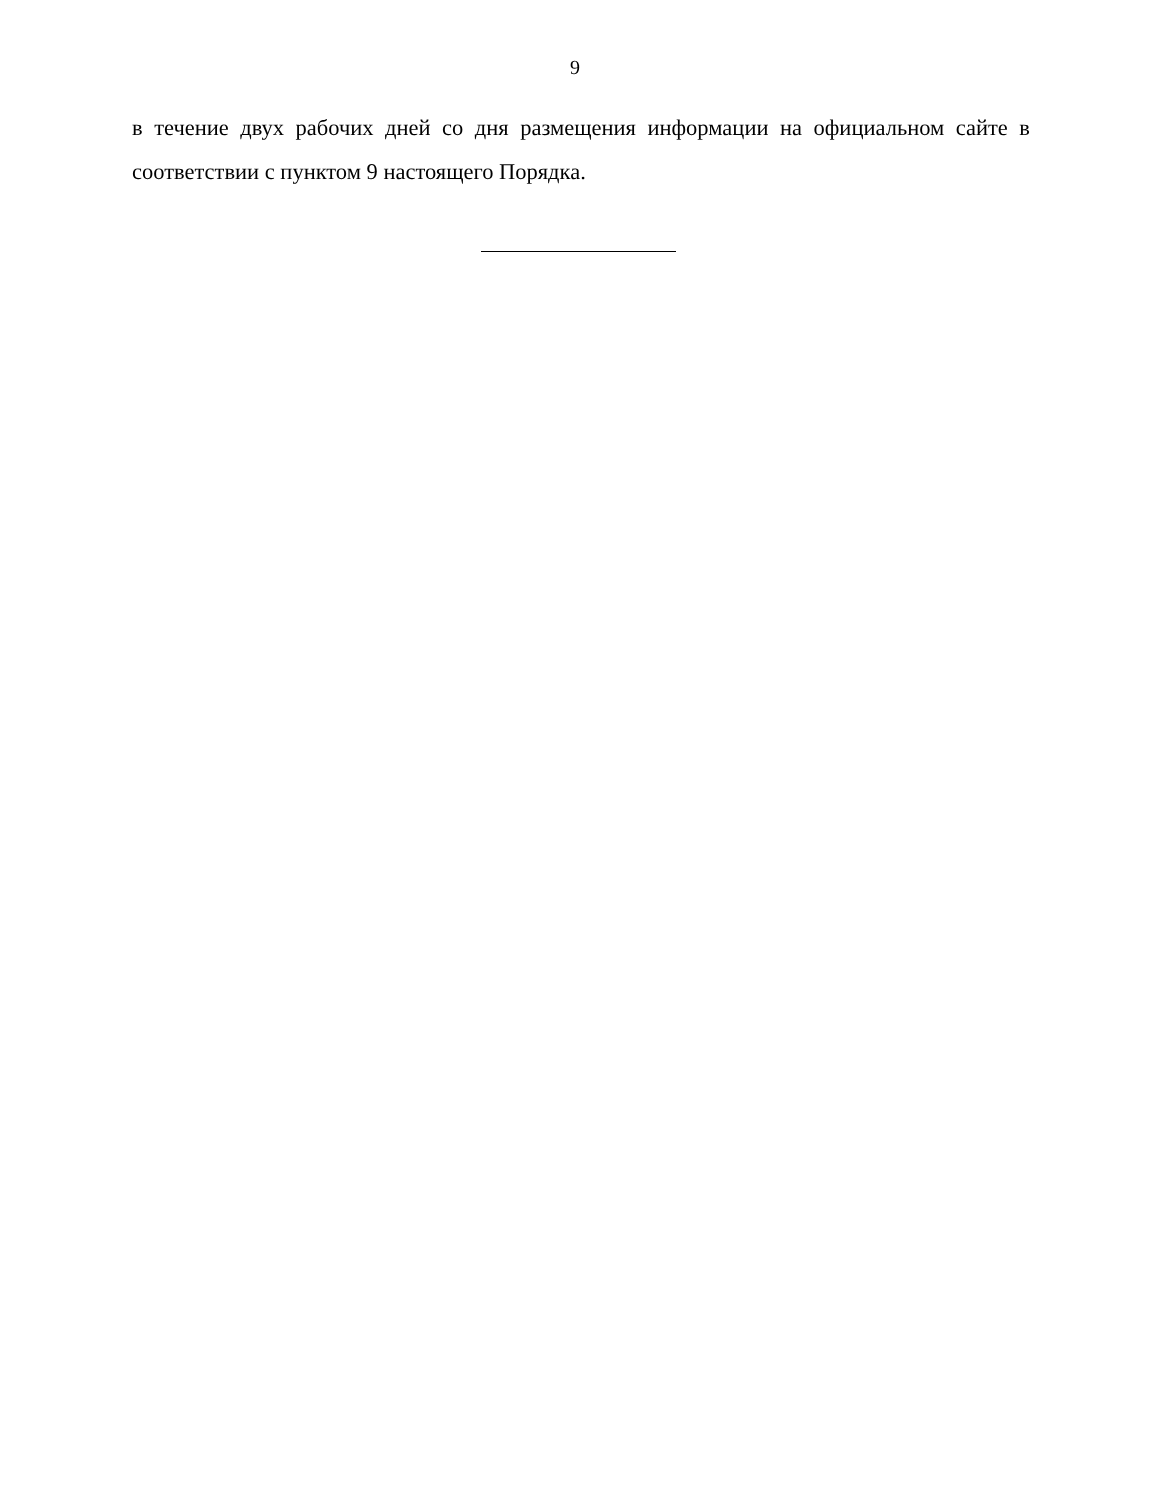9
в течение двух рабочих дней со дня размещения информации на официальном сайте в соответствии с пунктом 9 настоящего Порядка.